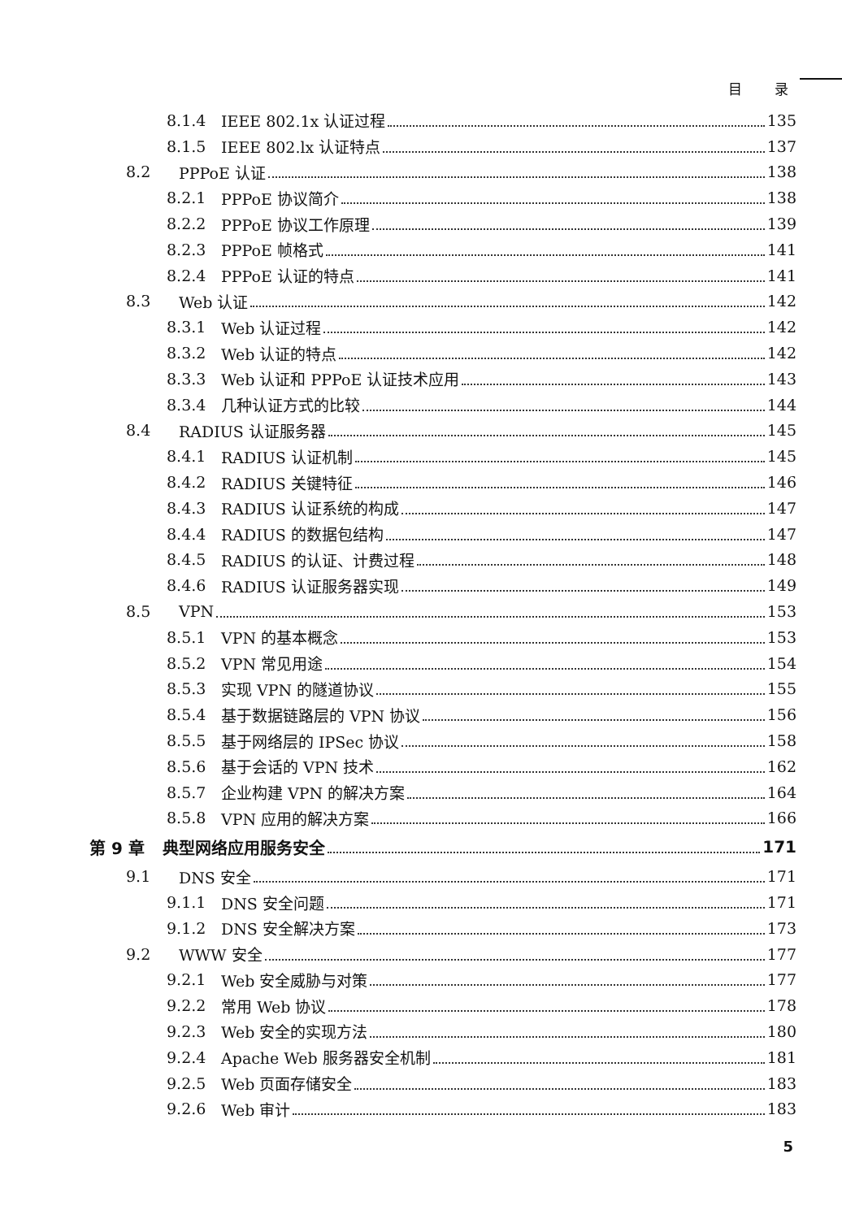目 录
8.1.4 IEEE 802.1x 认证过程 135
8.1.5 IEEE 802.lx 认证特点 137
8.2 PPPoE 认证 138
8.2.1 PPPoE 协议简介 138
8.2.2 PPPoE 协议工作原理 139
8.2.3 PPPoE 帧格式 141
8.2.4 PPPoE 认证的特点 141
8.3 Web 认证 142
8.3.1 Web 认证过程 142
8.3.2 Web 认证的特点 142
8.3.3 Web 认证和 PPPoE 认证技术应用 143
8.3.4 几种认证方式的比较 144
8.4 RADIUS 认证服务器 145
8.4.1 RADIUS 认证机制 145
8.4.2 RADIUS 关键特征 146
8.4.3 RADIUS 认证系统的构成 147
8.4.4 RADIUS 的数据包结构 147
8.4.5 RADIUS 的认证、计费过程 148
8.4.6 RADIUS 认证服务器实现 149
8.5 VPN 153
8.5.1 VPN 的基本概念 153
8.5.2 VPN 常见用途 154
8.5.3 实现 VPN 的隧道协议 155
8.5.4 基于数据链路层的 VPN 协议 156
8.5.5 基于网络层的 IPSec 协议 158
8.5.6 基于会话的 VPN 技术 162
8.5.7 企业构建 VPN 的解决方案 164
8.5.8 VPN 应用的解决方案 166
第 9 章 典型网络应用服务安全 171
9.1 DNS 安全 171
9.1.1 DNS 安全问题 171
9.1.2 DNS 安全解决方案 173
9.2 WWW 安全 177
9.2.1 Web 安全威胁与对策 177
9.2.2 常用 Web 协议 178
9.2.3 Web 安全的实现方法 180
9.2.4 Apache Web 服务器安全机制 181
9.2.5 Web 页面存储安全 183
9.2.6 Web 审计 183
5